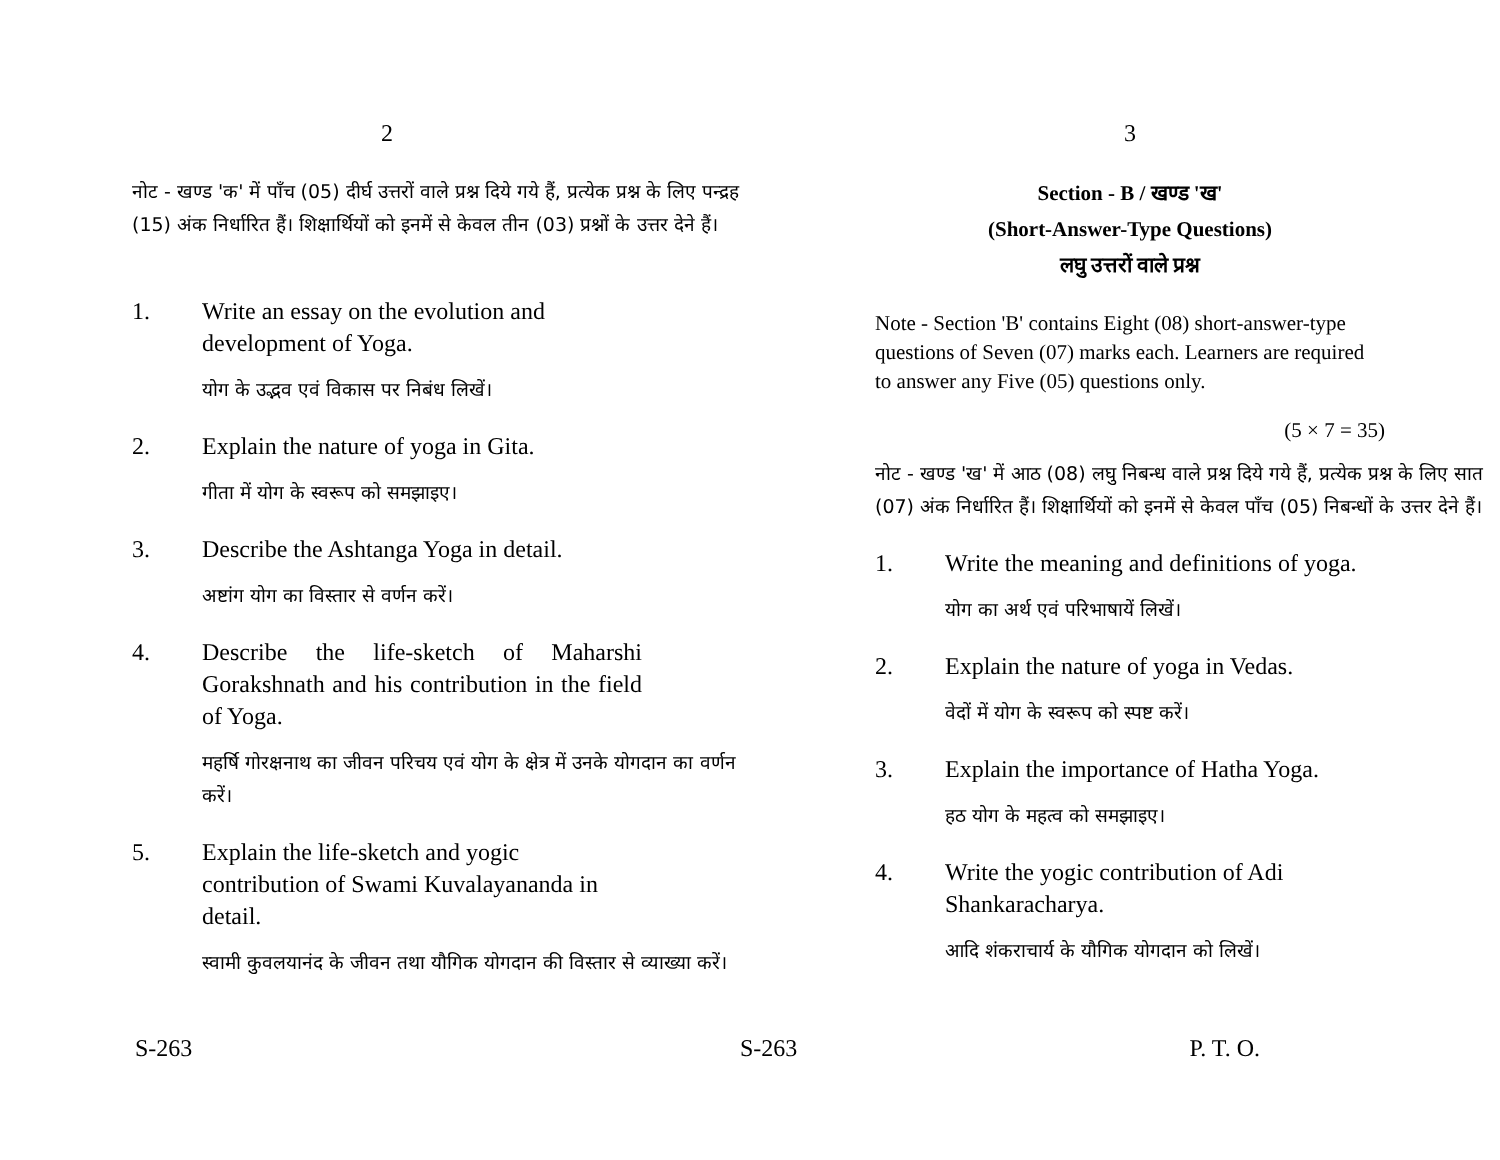2
नोट - खण्ड 'क' में पाँच (05) दीर्घ उत्तरों वाले प्रश्न दिये गये हैं, प्रत्येक प्रश्न के लिए पन्द्रह (15) अंक निर्धारित हैं। शिक्षार्थियों को इनमें से केवल तीन (03) प्रश्नों के उत्तर देने हैं।
1. Write an essay on the evolution and development of Yoga.
योग के उद्भव एवं विकास पर निबंध लिखें।
2. Explain the nature of yoga in Gita.
गीता में योग के स्वरूप को समझाइए।
3. Describe the Ashtanga Yoga in detail.
अष्टांग योग का विस्तार से वर्णन करें।
4. Describe the life-sketch of Maharshi Gorakshnath and his contribution in the field of Yoga.
महर्षि गोरक्षनाथ का जीवन परिचय एवं योग के क्षेत्र में उनके योगदान का वर्णन करें।
5. Explain the life-sketch and yogic contribution of Swami Kuvalayananda in detail.
स्वामी कुवलयानंद के जीवन तथा यौगिक योगदान की विस्तार से व्याख्या करें।
S-263
3
Section - B / खण्ड 'ख'
(Short-Answer-Type Questions)
लघु उत्तरों वाले प्रश्न
Note - Section 'B' contains Eight (08) short-answer-type questions of Seven (07) marks each. Learners are required to answer any Five (05) questions only.
(5 × 7 = 35)
नोट - खण्ड 'ख' में आठ (08) लघु निबन्ध वाले प्रश्न दिये गये हैं, प्रत्येक प्रश्न के लिए सात (07) अंक निर्धारित हैं। शिक्षार्थियों को इनमें से केवल पाँच (05) निबन्धों के उत्तर देने हैं।
1. Write the meaning and definitions of yoga.
योग का अर्थ एवं परिभाषायें लिखें।
2. Explain the nature of yoga in Vedas.
वेदों में योग के स्वरूप को स्पष्ट करें।
3. Explain the importance of Hatha Yoga.
हठ योग के महत्व को समझाइए।
4. Write the yogic contribution of Adi Shankaracharya.
आदि शंकराचार्य के यौगिक योगदान को लिखें।
S-263 P. T. O.